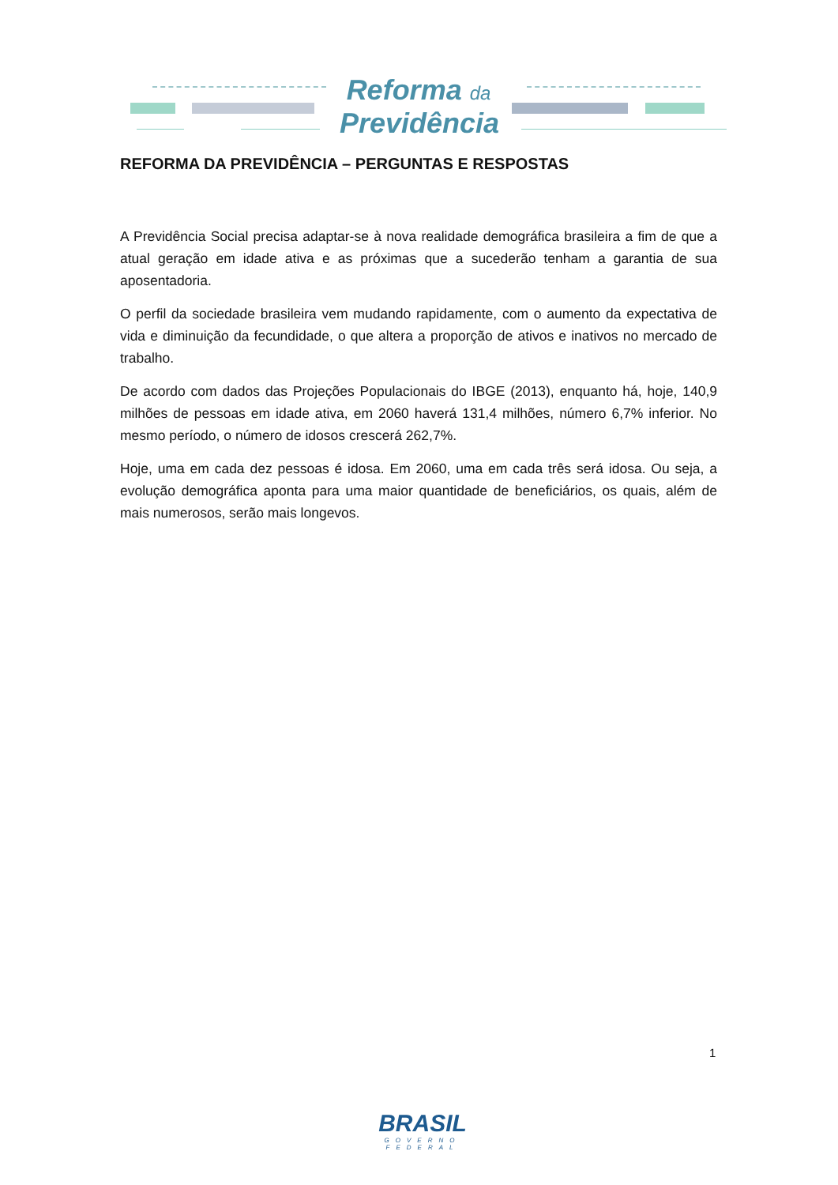Reforma da
Previdência
REFORMA DA PREVIDÊNCIA – PERGUNTAS E RESPOSTAS
A Previdência Social precisa adaptar-se à nova realidade demográfica brasileira a fim de que a atual geração em idade ativa e as próximas que a sucederão tenham a garantia de sua aposentadoria.
O perfil da sociedade brasileira vem mudando rapidamente, com o aumento da expectativa de vida e diminuição da fecundidade, o que altera a proporção de ativos e inativos no mercado de trabalho.
De acordo com dados das Projeções Populacionais do IBGE (2013), enquanto há, hoje, 140,9 milhões de pessoas em idade ativa, em 2060 haverá 131,4 milhões, número 6,7% inferior. No mesmo período, o número de idosos crescerá 262,7%.
Hoje, uma em cada dez pessoas é idosa. Em 2060, uma em cada três será idosa. Ou seja, a evolução demográfica aponta para uma maior quantidade de beneficiários, os quais, além de mais numerosos, serão mais longevos.
1
BRASIL
GOVERNO FEDERAL